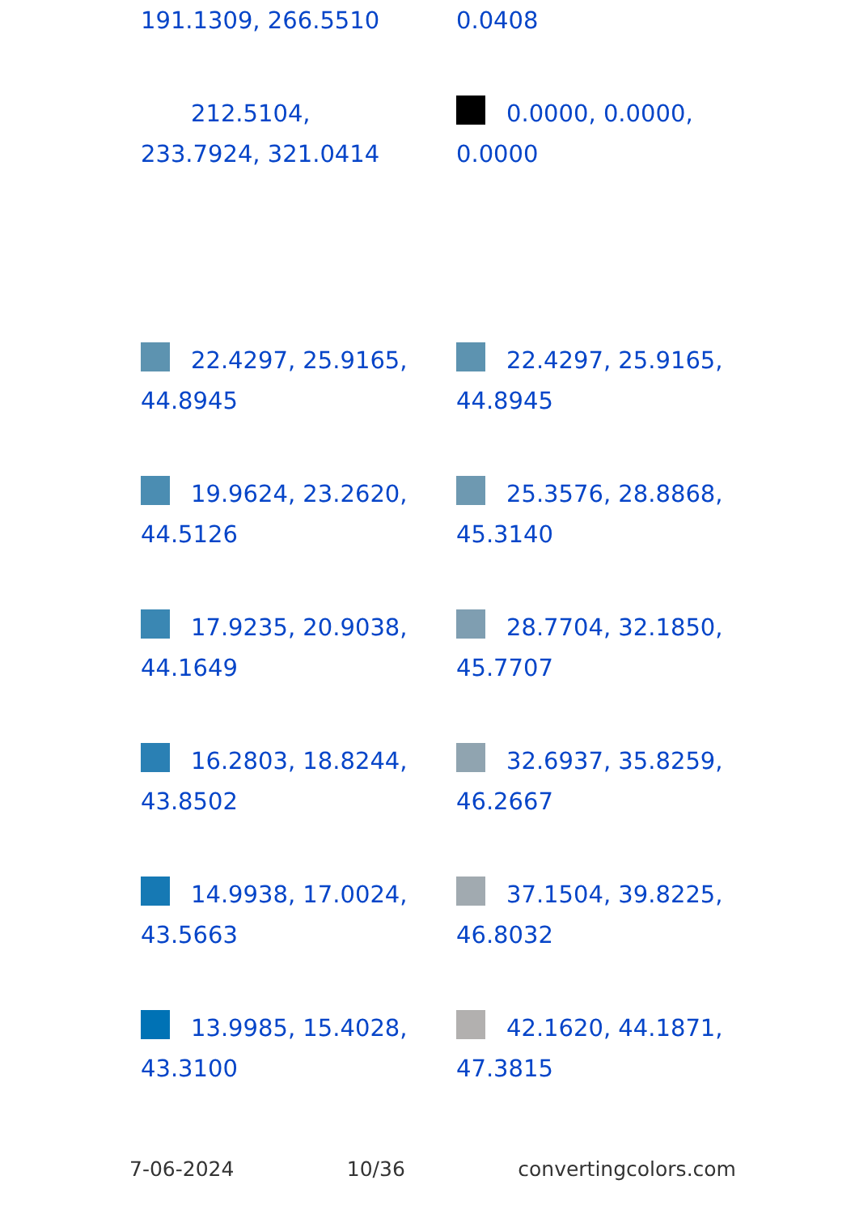191.1309, 266.5510 0.0408
212.5104,
233.7924, 321.0414
0.0000, 0.0000,
0.0000
22.4297, 25.9165,
44.8945
22.4297, 25.9165,
44.8945
19.9624, 23.2620,
44.5126
25.3576, 28.8868,
45.3140
17.9235, 20.9038,
44.1649
28.7704, 32.1850,
45.7707
16.2803, 18.8244,
43.8502
32.6937, 35.8259,
46.2667
14.9938, 17.0024,
43.5663
37.1504, 39.8225,
46.8032
13.9985, 15.4028,
43.3100
42.1620, 44.1871,
47.3815
7-06-2024 10/36 convertingcolors.com